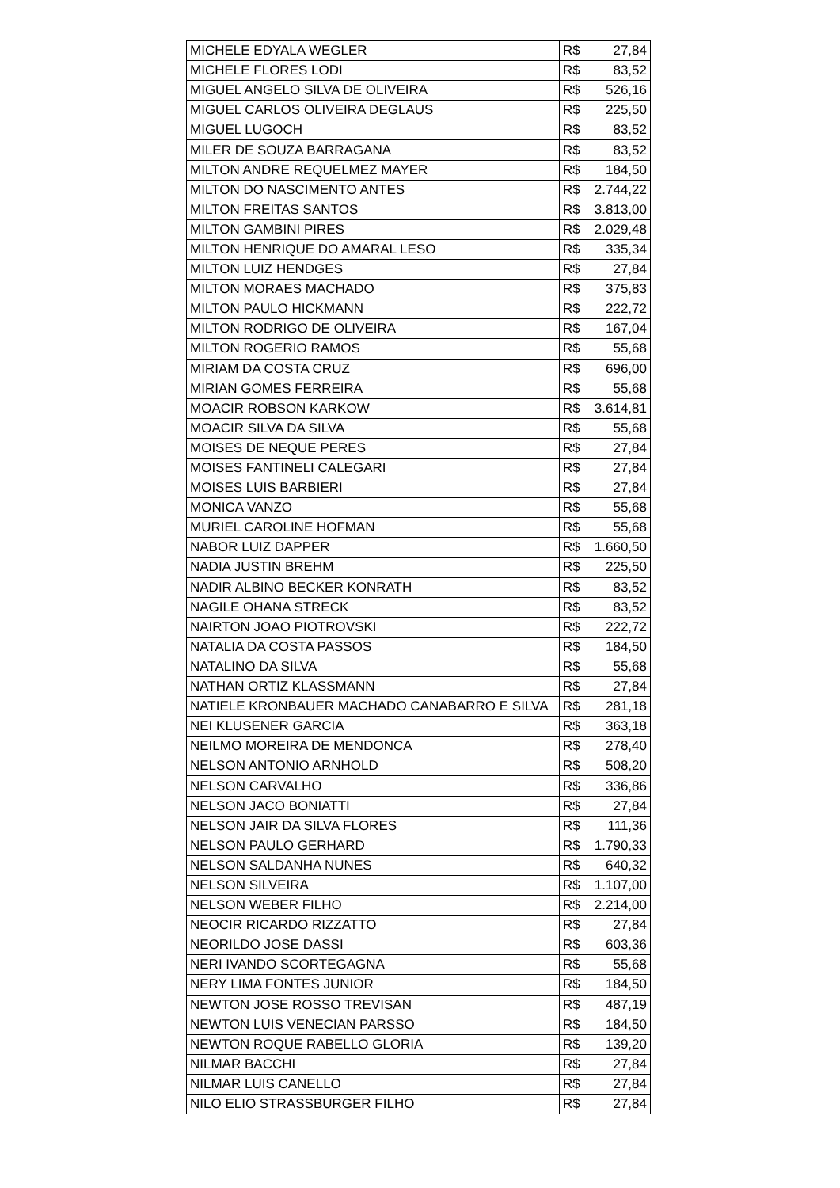| MICHELE EDYALA WEGLER | R$ 27,84 |
| MICHELE FLORES LODI | R$ 83,52 |
| MIGUEL ANGELO SILVA DE OLIVEIRA | R$ 526,16 |
| MIGUEL CARLOS OLIVEIRA DEGLAUS | R$ 225,50 |
| MIGUEL LUGOCH | R$ 83,52 |
| MILER DE SOUZA BARRAGANA | R$ 83,52 |
| MILTON ANDRE REQUELMEZ MAYER | R$ 184,50 |
| MILTON DO NASCIMENTO ANTES | R$ 2.744,22 |
| MILTON FREITAS SANTOS | R$ 3.813,00 |
| MILTON GAMBINI PIRES | R$ 2.029,48 |
| MILTON HENRIQUE DO AMARAL LESO | R$ 335,34 |
| MILTON LUIZ HENDGES | R$ 27,84 |
| MILTON MORAES MACHADO | R$ 375,83 |
| MILTON PAULO HICKMANN | R$ 222,72 |
| MILTON RODRIGO DE OLIVEIRA | R$ 167,04 |
| MILTON ROGERIO RAMOS | R$ 55,68 |
| MIRIAM DA COSTA CRUZ | R$ 696,00 |
| MIRIAN GOMES FERREIRA | R$ 55,68 |
| MOACIR ROBSON KARKOW | R$ 3.614,81 |
| MOACIR SILVA DA SILVA | R$ 55,68 |
| MOISES DE NEQUE PERES | R$ 27,84 |
| MOISES FANTINELI CALEGARI | R$ 27,84 |
| MOISES LUIS BARBIERI | R$ 27,84 |
| MONICA VANZO | R$ 55,68 |
| MURIEL CAROLINE HOFMAN | R$ 55,68 |
| NABOR LUIZ DAPPER | R$ 1.660,50 |
| NADIA JUSTIN BREHM | R$ 225,50 |
| NADIR ALBINO BECKER KONRATH | R$ 83,52 |
| NAGILE OHANA STRECK | R$ 83,52 |
| NAIRTON JOAO PIOTROVSKI | R$ 222,72 |
| NATALIA DA COSTA PASSOS | R$ 184,50 |
| NATALINO DA SILVA | R$ 55,68 |
| NATHAN ORTIZ KLASSMANN | R$ 27,84 |
| NATIELE KRONBAUER MACHADO CANABARRO E SILVA | R$ 281,18 |
| NEI KLUSENER GARCIA | R$ 363,18 |
| NEILMO MOREIRA DE MENDONCA | R$ 278,40 |
| NELSON ANTONIO ARNHOLD | R$ 508,20 |
| NELSON CARVALHO | R$ 336,86 |
| NELSON JACO BONIATTI | R$ 27,84 |
| NELSON JAIR DA SILVA FLORES | R$ 111,36 |
| NELSON PAULO GERHARD | R$ 1.790,33 |
| NELSON SALDANHA NUNES | R$ 640,32 |
| NELSON SILVEIRA | R$ 1.107,00 |
| NELSON WEBER FILHO | R$ 2.214,00 |
| NEOCIR RICARDO RIZZATTO | R$ 27,84 |
| NEORILDO JOSE DASSI | R$ 603,36 |
| NERI IVANDO SCORTEGAGNA | R$ 55,68 |
| NERY LIMA FONTES JUNIOR | R$ 184,50 |
| NEWTON JOSE ROSSO TREVISAN | R$ 487,19 |
| NEWTON LUIS VENECIAN PARSSO | R$ 184,50 |
| NEWTON ROQUE RABELLO GLORIA | R$ 139,20 |
| NILMAR BACCHI | R$ 27,84 |
| NILMAR LUIS CANELLO | R$ 27,84 |
| NILO ELIO STRASSBURGER FILHO | R$ 27,84 |